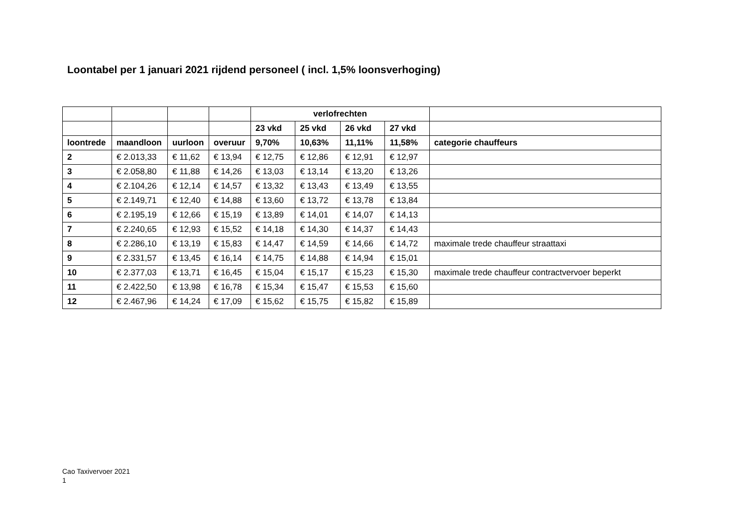Loontabel per 1 januari 2021 rijdend personeel ( incl. 1,5% loonsverhoging)
| | | | | verlofrechten | | | | |
| --- | --- | --- | --- | --- | --- | --- | --- | --- |
| | | | | 23 vkd | 25 vkd | 26 vkd | 27 vkd | |
| loontrede | maandloon | uurloon | overuur | 9,70% | 10,63% | 11,11% | 11,58% | categorie chauffeurs |
| 2 | € 2.013,33 | € 11,62 | € 13,94 | € 12,75 | € 12,86 | € 12,91 | € 12,97 | |
| 3 | € 2.058,80 | € 11,88 | € 14,26 | € 13,03 | € 13,14 | € 13,20 | € 13,26 | |
| 4 | € 2.104,26 | € 12,14 | € 14,57 | € 13,32 | € 13,43 | € 13,49 | € 13,55 | |
| 5 | € 2.149,71 | € 12,40 | € 14,88 | € 13,60 | € 13,72 | € 13,78 | € 13,84 | |
| 6 | € 2.195,19 | € 12,66 | € 15,19 | € 13,89 | € 14,01 | € 14,07 | € 14,13 | |
| 7 | € 2.240,65 | € 12,93 | € 15,52 | € 14,18 | € 14,30 | € 14,37 | € 14,43 | |
| 8 | € 2.286,10 | € 13,19 | € 15,83 | € 14,47 | € 14,59 | € 14,66 | € 14,72 | maximale trede chauffeur straattaxi |
| 9 | € 2.331,57 | € 13,45 | € 16,14 | € 14,75 | € 14,88 | € 14,94 | € 15,01 | |
| 10 | € 2.377,03 | € 13,71 | € 16,45 | € 15,04 | € 15,17 | € 15,23 | € 15,30 | maximale trede chauffeur contractvervoer beperkt |
| 11 | € 2.422,50 | € 13,98 | € 16,78 | € 15,34 | € 15,47 | € 15,53 | € 15,60 | |
| 12 | € 2.467,96 | € 14,24 | € 17,09 | € 15,62 | € 15,75 | € 15,82 | € 15,89 | |
Cao Taxivervoer 2021
1